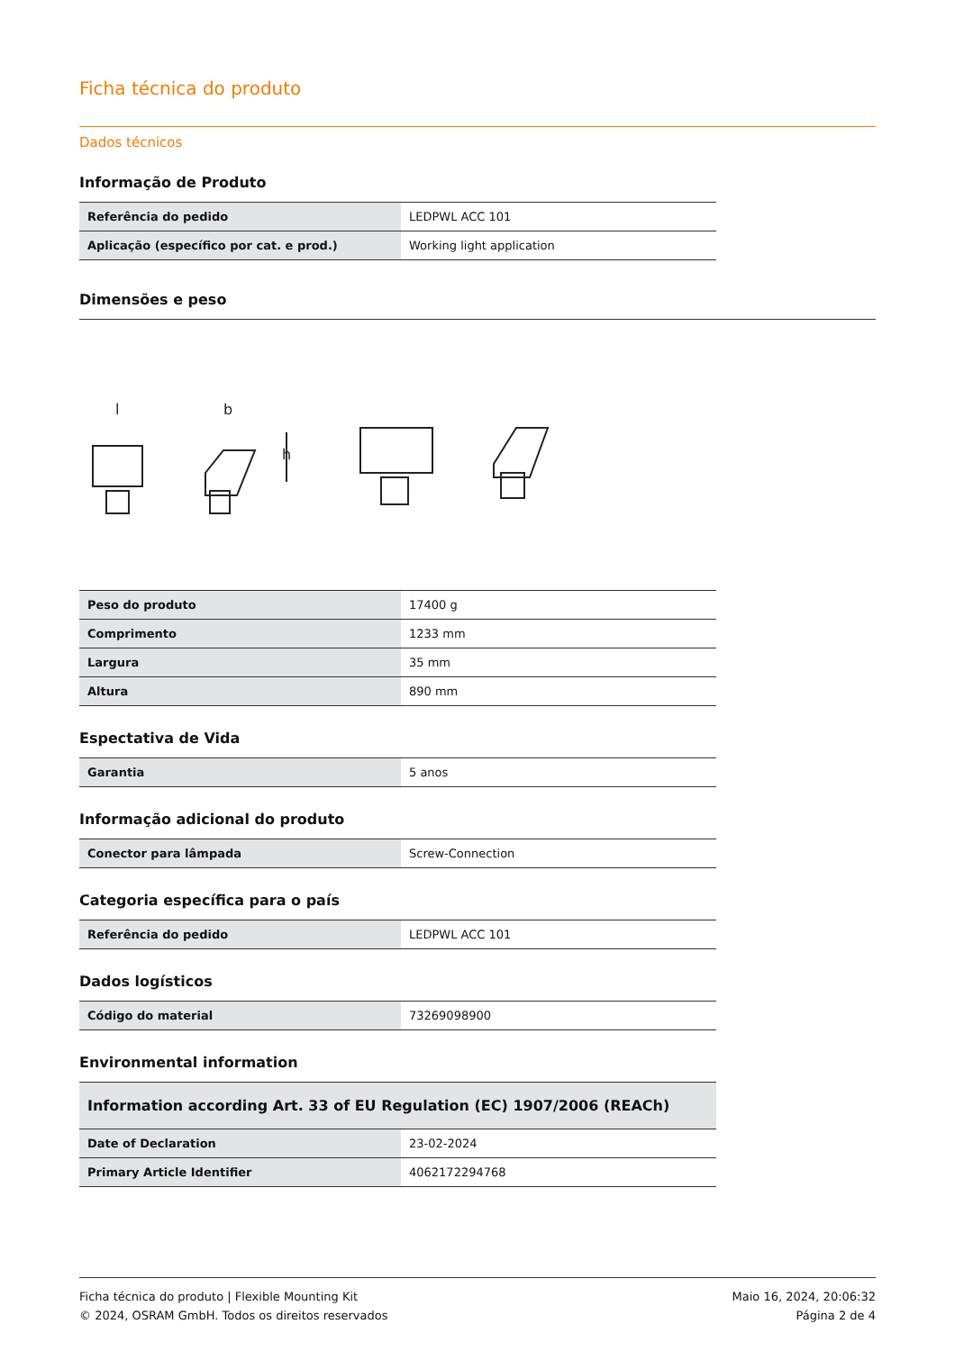Ficha técnica do produto
Dados técnicos
Informação de Produto
| Referência do pedido | LEDPWL ACC 101 |
| Aplicação (específico por cat. e prod.) | Working light application |
Dimensões e peso
l
b
h
| Peso do produto | 17400 g |
| Comprimento | 1233 mm |
| Largura | 35 mm |
| Altura | 890 mm |
Espectativa de Vida
| Garantia | 5 anos |
Informação adicional do produto
| Conector para lâmpada | Screw-Connection |
Categoria específica para o país
| Referência do pedido | LEDPWL ACC 101 |
Dados logísticos
| Código do material | 73269098900 |
Environmental information
| Information according Art. 33 of EU Regulation (EC) 1907/2006 (REACh) | |
| Date of Declaration | 23-02-2024 |
| Primary Article Identifier | 4062172294768 |
Ficha técnica do produto | Flexible Mounting Kit
© 2024, OSRAM GmbH. Todos os direitos reservados
Maio 16, 2024, 20:06:32
Página 2 de 4